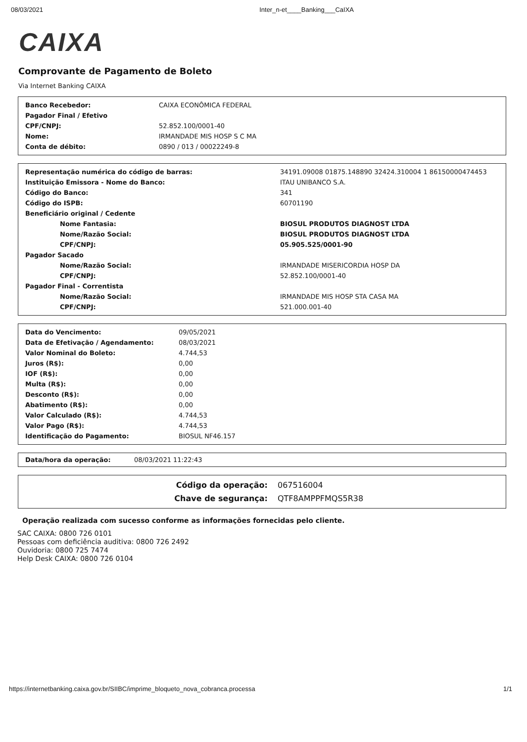08/03/2021 Inter_n-et____Banking___CaIXA
CAIXA
Comprovante de Pagamento de Boleto
Via Internet Banking CAIXA
| Banco Recebedor: | CAIXA ECONÔMICA FEDERAL |
| Pagador Final / Efetivo | |
| CPF/CNPJ: | 52.852.100/0001-40 |
| Nome: | IRMANDADE MIS HOSP S C MA |
| Conta de débito: | 0890 / 013 / 00022249-8 |
| Representação numérica do código de barras: | 34191.09008 01875.148890 32424.310004 1 86150000474453 |
| Instituição Emissora - Nome do Banco: | ITAU UNIBANCO S.A. |
| Código do Banco: | 341 |
| Código do ISPB: | 60701190 |
| Beneficiário original / Cedente | |
| Nome Fantasia: | BIOSUL PRODUTOS DIAGNOST LTDA |
| Nome/Razão Social: | BIOSUL PRODUTOS DIAGNOST LTDA |
| CPF/CNPJ: | 05.905.525/0001-90 |
| Pagador Sacado | |
| Nome/Razão Social: | IRMANDADE MISERICORDIA HOSP DA |
| CPF/CNPJ: | 52.852.100/0001-40 |
| Pagador Final - Correntista | |
| Nome/Razão Social: | IRMANDADE MIS HOSP STA CASA MA |
| CPF/CNPJ: | 521.000.001-40 |
| Data do Vencimento: | 09/05/2021 |
| Data de Efetivação / Agendamento: | 08/03/2021 |
| Valor Nominal do Boleto: | 4.744,53 |
| Juros (R$): | 0,00 |
| IOF (R$): | 0,00 |
| Multa (R$): | 0,00 |
| Desconto (R$): | 0,00 |
| Abatimento (R$): | 0,00 |
| Valor Calculado (R$): | 4.744,53 |
| Valor Pago (R$): | 4.744,53 |
| Identificação do Pagamento: | BIOSUL NF46.157 |
| Data/hora da operação: | 08/03/2021 11:22:43 |
| Código da operação: | 067516004 |
| Chave de segurança: | QTF8AMPPFMQS5R38 |
Operação realizada com sucesso conforme as informações fornecidas pelo cliente.
SAC CAIXA: 0800 726 0101
Pessoas com deficiência auditiva: 0800 726 2492
Ouvidoria: 0800 725 7474
Help Desk CAIXA: 0800 726 0104
https://internetbanking.caixa.gov.br/SIIBC/imprime_bloqueto_nova_cobranca.processa 1/1